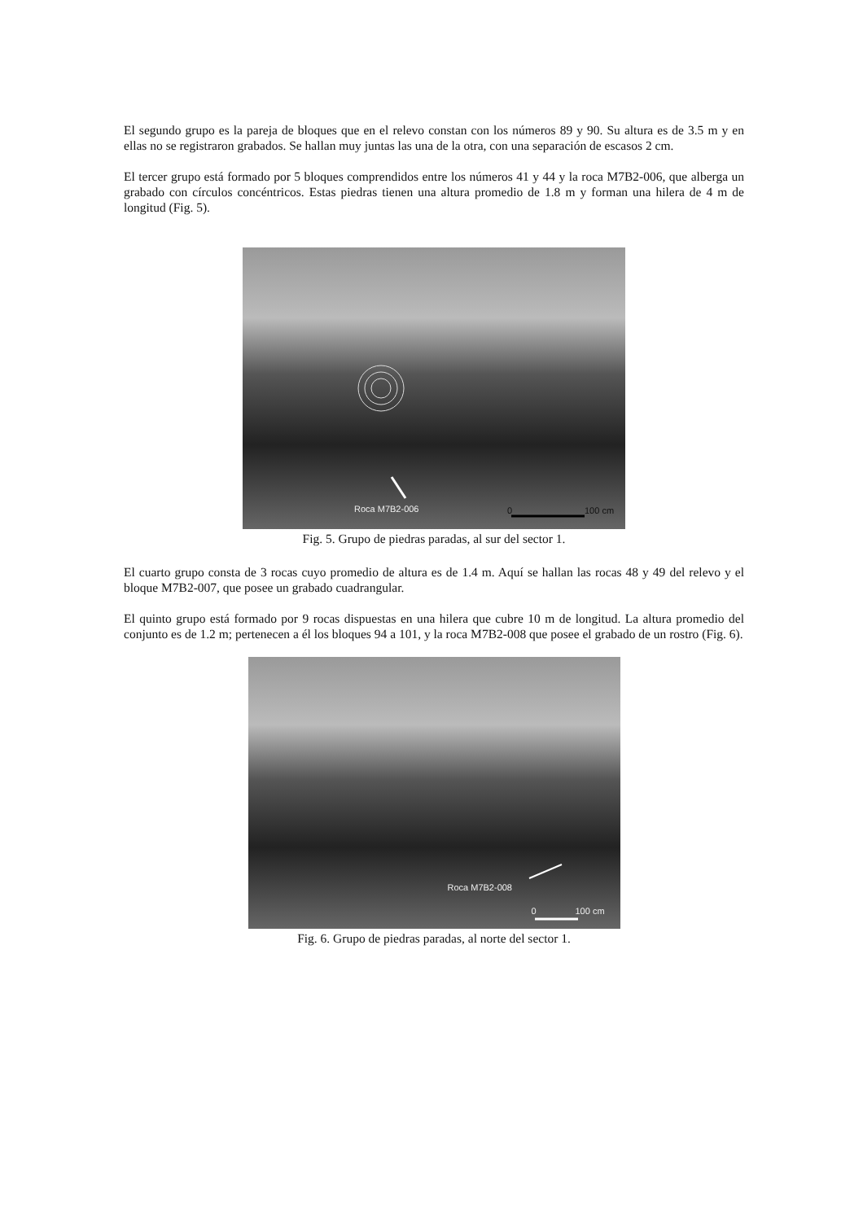El segundo grupo es la pareja de bloques que en el relevo constan con los números 89 y 90. Su altura es de 3.5 m y en ellas no se registraron grabados. Se hallan muy juntas las una de la otra, con una separación de escasos 2 cm.
El tercer grupo está formado por 5 bloques comprendidos entre los números 41 y 44 y la roca M7B2-006, que alberga un grabado con círculos concéntricos. Estas piedras tienen una altura promedio de 1.8 m y forman una hilera de 4 m de longitud (Fig. 5).
Roca M7B2-006 0 100 cm
Fig. 5. Grupo de piedras paradas, al sur del sector 1.
El cuarto grupo consta de 3 rocas cuyo promedio de altura es de 1.4 m. Aquí se hallan las rocas 48 y 49 del relevo y el bloque M7B2-007, que posee un grabado cuadrangular.
El quinto grupo está formado por 9 rocas dispuestas en una hilera que cubre 10 m de longitud. La altura promedio del conjunto es de 1.2 m; pertenecen a él los bloques 94 a 101, y la roca M7B2-008 que posee el grabado de un rostro (Fig. 6).
Roca M7B2-008
0 100 cm
Fig. 6. Grupo de piedras paradas, al norte del sector 1.